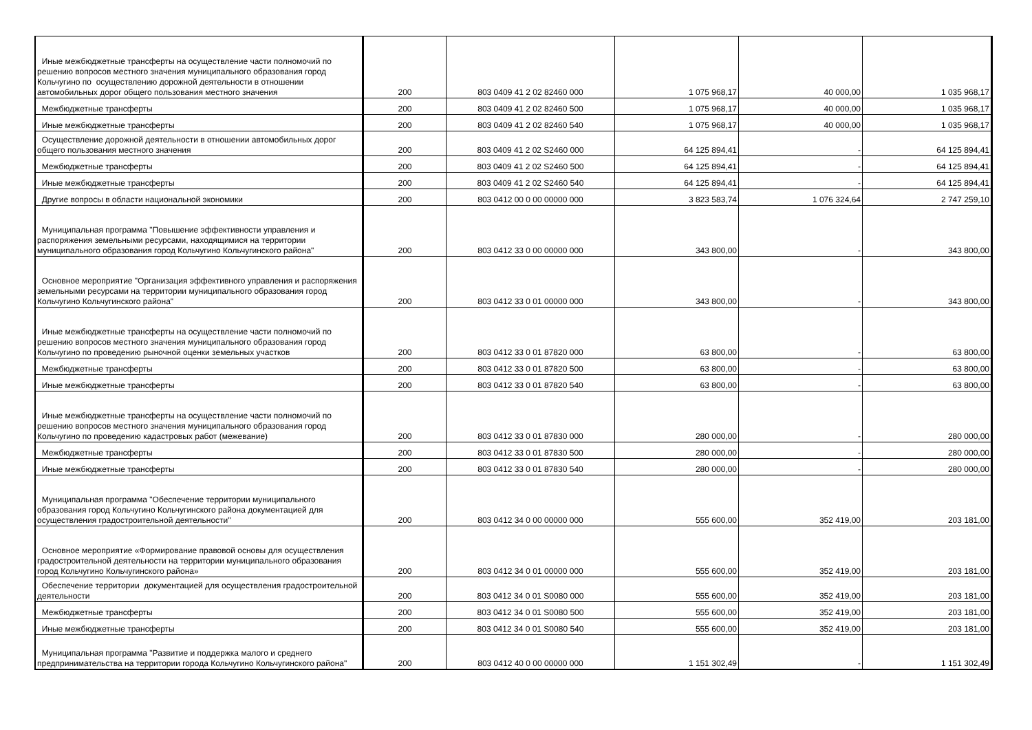| Иные межбюджетные трансферты на осуществление части полномочий по решению вопросов местного значения муниципального образования город Кольчугино по осуществлению дорожной деятельности в отношении автомобильных дорог общего пользования местного значения | 200 | 803 0409 41 2 02 82460 000 | 1 075 968,17 | 40 000,00 | 1 035 968,17 |
| Межбюджетные трансферты | 200 | 803 0409 41 2 02 82460 500 | 1 075 968,17 | 40 000,00 | 1 035 968,17 |
| Иные межбюджетные трансферты | 200 | 803 0409 41 2 02 82460 540 | 1 075 968,17 | 40 000,00 | 1 035 968,17 |
| Осуществление дорожной деятельности в отношении автомобильных дорог общего пользования местного значения | 200 | 803 0409 41 2 02 S2460 000 | 64 125 894,41 | - | 64 125 894,41 |
| Межбюджетные трансферты | 200 | 803 0409 41 2 02 S2460 500 | 64 125 894,41 | - | 64 125 894,41 |
| Иные межбюджетные трансферты | 200 | 803 0409 41 2 02 S2460 540 | 64 125 894,41 | - | 64 125 894,41 |
| Другие вопросы в области национальной экономики | 200 | 803 0412 00 0 00 00000 000 | 3 823 583,74 | 1 076 324,64 | 2 747 259,10 |
| Муниципальная программа "Повышение эффективности управления и распоряжения земельными ресурсами, находящимися на территории муниципального образования город Кольчугино Кольчугинского района" | 200 | 803 0412 33 0 00 00000 000 | 343 800,00 | - | 343 800,00 |
| Основное мероприятие "Организация эффективного управления и распоряжения земельными ресурсами на территории муниципального образования город Кольчугино Кольчугинского района" | 200 | 803 0412 33 0 01 00000 000 | 343 800,00 | - | 343 800,00 |
| Иные межбюджетные трансферты на осуществление части полномочий по решению вопросов местного значения муниципального образования город Кольчугино по проведению рыночной оценки земельных участков | 200 | 803 0412 33 0 01 87820 000 | 63 800,00 | - | 63 800,00 |
| Межбюджетные трансферты | 200 | 803 0412 33 0 01 87820 500 | 63 800,00 | - | 63 800,00 |
| Иные межбюджетные трансферты | 200 | 803 0412 33 0 01 87820 540 | 63 800,00 | - | 63 800,00 |
| Иные межбюджетные трансферты на осуществление части полномочий по решению вопросов местного значения муниципального образования город Кольчугино по проведению кадастровых работ (межевание) | 200 | 803 0412 33 0 01 87830 000 | 280 000,00 | - | 280 000,00 |
| Межбюджетные трансферты | 200 | 803 0412 33 0 01 87830 500 | 280 000,00 | - | 280 000,00 |
| Иные межбюджетные трансферты | 200 | 803 0412 33 0 01 87830 540 | 280 000,00 | - | 280 000,00 |
| Муниципальная программа "Обеспечение территории муниципального образования город Кольчугино Кольчугинского района документацией для осуществления градостроительной деятельности" | 200 | 803 0412 34 0 00 00000 000 | 555 600,00 | 352 419,00 | 203 181,00 |
| Основное мероприятие «Формирование правовой основы для осуществления градостроительной деятельности на территории муниципального образования город Кольчугино Кольчугинского района» | 200 | 803 0412 34 0 01 00000 000 | 555 600,00 | 352 419,00 | 203 181,00 |
| Обеспечение территории документацией для осуществления градостроительной деятельности | 200 | 803 0412 34 0 01 S0080 000 | 555 600,00 | 352 419,00 | 203 181,00 |
| Межбюджетные трансферты | 200 | 803 0412 34 0 01 S0080 500 | 555 600,00 | 352 419,00 | 203 181,00 |
| Иные межбюджетные трансферты | 200 | 803 0412 34 0 01 S0080 540 | 555 600,00 | 352 419,00 | 203 181,00 |
| Муниципальная программа "Развитие и поддержка малого и среднего предпринимательства на территории города Кольчугино Кольчугинского района" | 200 | 803 0412 40 0 00 00000 000 | 1 151 302,49 | - | 1 151 302,49 |